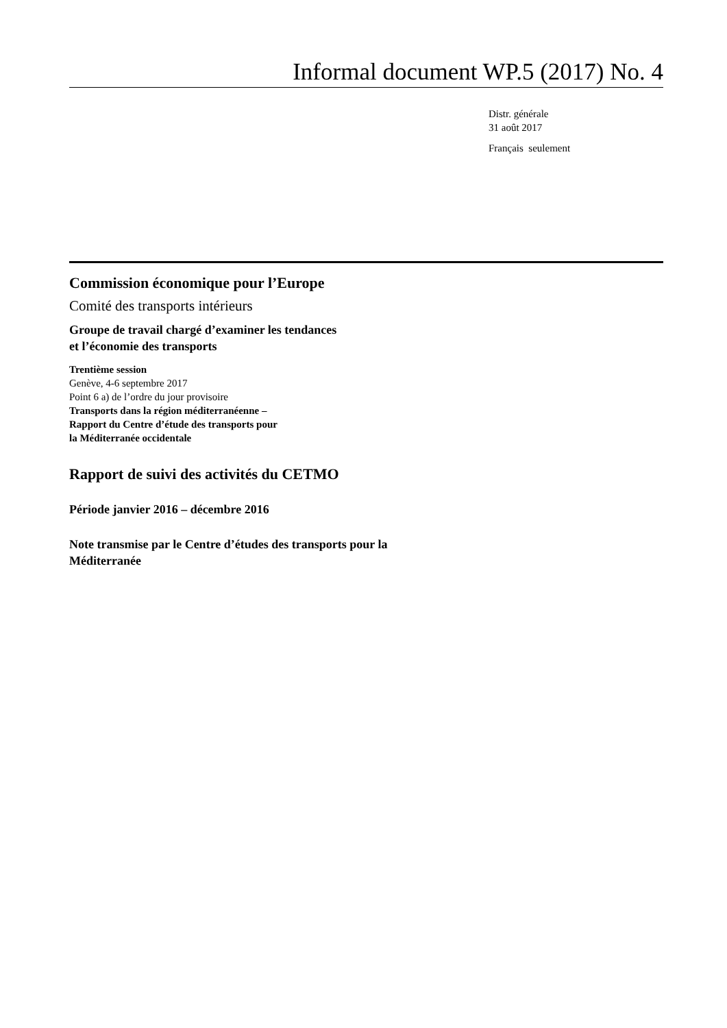Informal document WP.5 (2017) No. 4
Distr. générale
31 août 2017
Français seulement
Commission économique pour l’Europe
Comité des transports intérieurs
Groupe de travail chargé d’examiner les tendances
et l’économie des transports
Trentième session
Genève, 4-6 septembre 2017
Point 6 a) de l’ordre du jour provisoire
Transports dans la région méditerranéenne –
Rapport du Centre d’étude des transports pour
la Méditerranée occidentale
Rapport de suivi des activités du CETMO
Période janvier 2016 – décembre 2016
Note transmise par le Centre d’études des transports pour la
Méditerranée